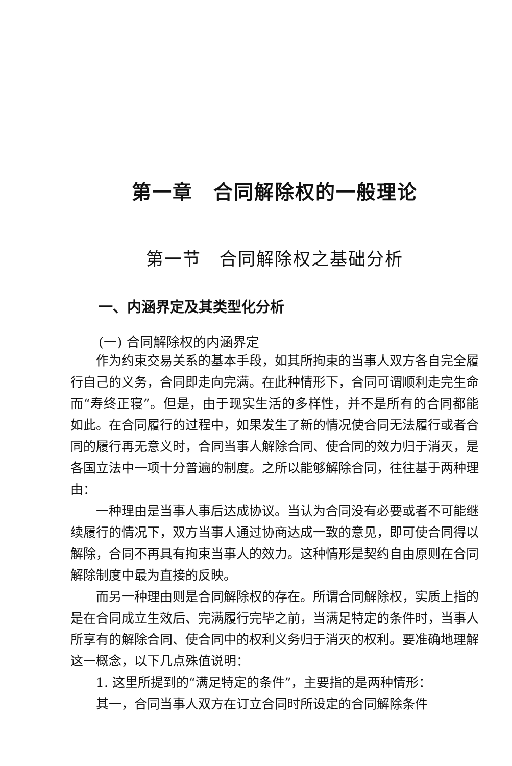第一章　合同解除权的一般理论
第一节　合同解除权之基础分析
一、内涵界定及其类型化分析
(一) 合同解除权的内涵界定
作为约束交易关系的基本手段，如其所拘束的当事人双方各自完全履行自己的义务，合同即走向完满。在此种情形下，合同可谓顺利走完生命而“寿终正寝”。但是，由于现实生活的多样性，并不是所有的合同都能如此。在合同履行的过程中，如果发生了新的情况使合同无法履行或者合同的履行再无意义时，合同当事人解除合同、使合同的效力归于消灭，是各国立法中一项十分普遍的制度。之所以能够解除合同，往往基于两种理由：
一种理由是当事人事后达成协议。当认为合同没有必要或者不可能继续履行的情况下，双方当事人通过协商达成一致的意见，即可使合同得以解除，合同不再具有拘束当事人的效力。这种情形是契约自由原则在合同解除制度中最为直接的反映。
而另一种理由则是合同解除权的存在。所谓合同解除权，实质上指的是在合同成立生效后、完满履行完毕之前，当满足特定的条件时，当事人所享有的解除合同、使合同中的权利义务归于消灭的权利。要准确地理解这一概念，以下几点殊值说明：
1. 这里所提到的“满足特定的条件”，主要指的是两种情形：
其一，合同当事人双方在订立合同时所设定的合同解除条件